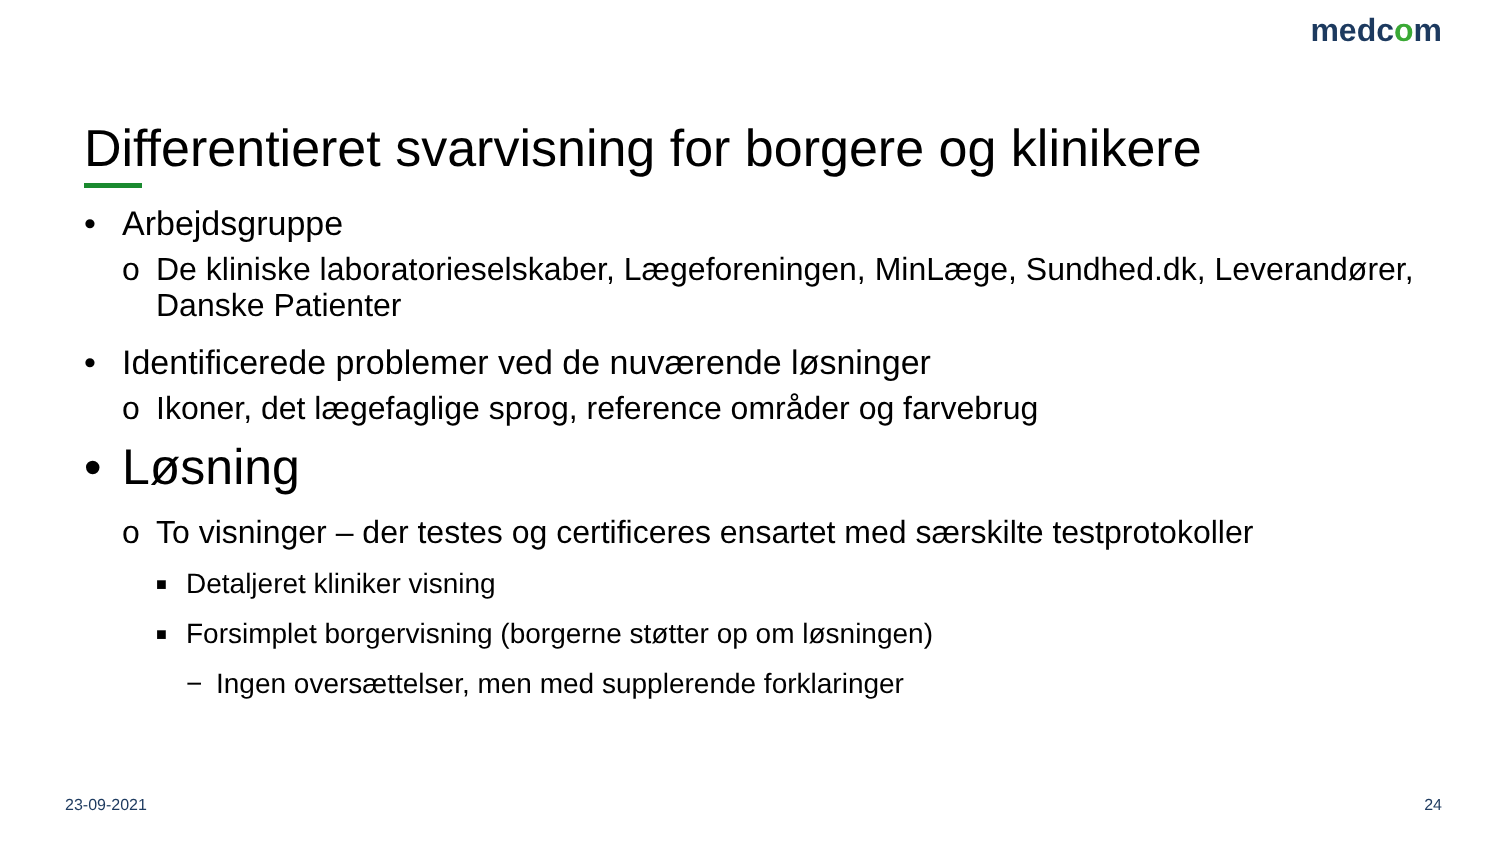medcom
Differentieret svarvisning for borgere og klinikere
• Arbejdsgruppe
o De kliniske laboratorieselskaber, Lægeforeningen, MinLæge, Sundhed.dk, Leverandører, Danske Patienter
• Identificerede problemer ved de nuværende løsninger
o Ikoner, det lægefaglige sprog, reference områder og farvebrug
• Løsning
o To visninger – der testes og certificeres ensartet med særskilte testprotokoller
■ Detaljeret kliniker visning
■ Forsimplet borgervisning (borgerne støtter op om løsningen)
− Ingen oversættelser, men med supplerende forklaringer
23-09-2021 24